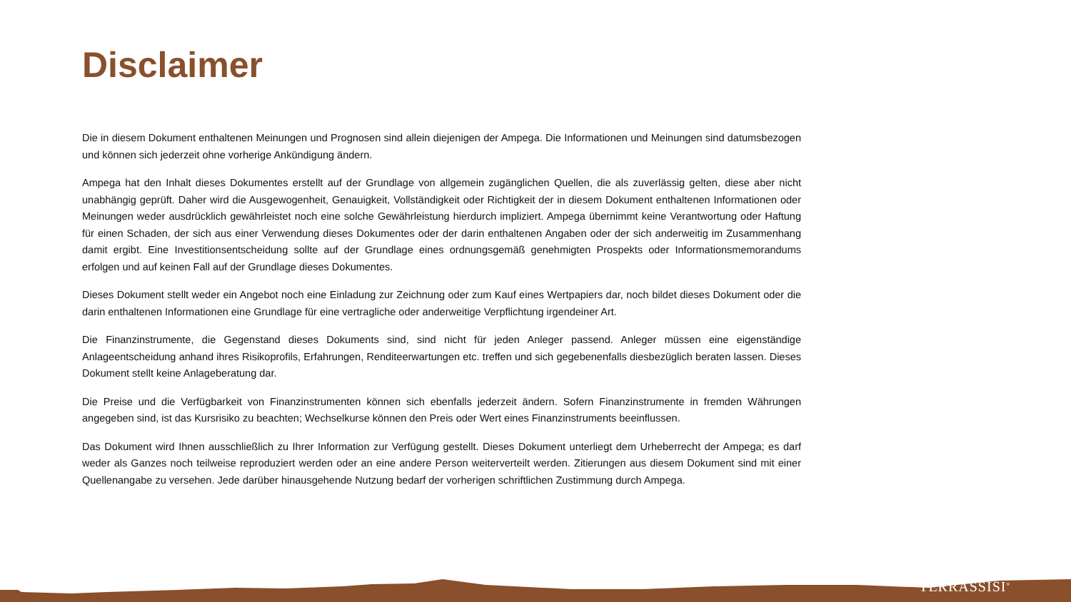Disclaimer
Die in diesem Dokument enthaltenen Meinungen und Prognosen sind allein diejenigen der Ampega. Die Informationen und Meinungen sind datumsbezogen und können sich jederzeit ohne vorherige Ankündigung ändern.
Ampega hat den Inhalt dieses Dokumentes erstellt auf der Grundlage von allgemein zugänglichen Quellen, die als zuverlässig gelten, diese aber nicht unabhängig geprüft. Daher wird die Ausgewogenheit, Genauigkeit, Vollständigkeit oder Richtigkeit der in diesem Dokument enthaltenen Informationen oder Meinungen weder ausdrücklich gewährleistet noch eine solche Gewährleistung hierdurch impliziert. Ampega übernimmt keine Verantwortung oder Haftung für einen Schaden, der sich aus einer Verwendung dieses Dokumentes oder der darin enthaltenen Angaben oder der sich anderweitig im Zusammenhang damit ergibt. Eine Investitionsentscheidung sollte auf der Grundlage eines ordnungsgemäß genehmigten Prospekts oder Informationsmemorandums erfolgen und auf keinen Fall auf der Grundlage dieses Dokumentes.
Dieses Dokument stellt weder ein Angebot noch eine Einladung zur Zeichnung oder zum Kauf eines Wertpapiers dar, noch bildet dieses Dokument oder die darin enthaltenen Informationen eine Grundlage für eine vertragliche oder anderweitige Verpflichtung irgendeiner Art.
Die Finanzinstrumente, die Gegenstand dieses Dokuments sind, sind nicht für jeden Anleger passend. Anleger müssen eine eigenständige Anlageentscheidung anhand ihres Risikoprofils, Erfahrungen, Renditeerwartungen etc. treffen und sich gegebenenfalls diesbezüglich beraten lassen. Dieses Dokument stellt keine Anlageberatung dar.
Die Preise und die Verfügbarkeit von Finanzinstrumenten können sich ebenfalls jederzeit ändern. Sofern Finanzinstrumente in fremden Währungen angegeben sind, ist das Kursrisiko zu beachten; Wechselkurse können den Preis oder Wert eines Finanzinstruments beeinflussen.
Das Dokument wird Ihnen ausschließlich zu Ihrer Information zur Verfügung gestellt. Dieses Dokument unterliegt dem Urheberrecht der Ampega; es darf weder als Ganzes noch teilweise reproduziert werden oder an eine andere Person weiterverteilt werden. Zitierungen aus diesem Dokument sind mit einer Quellenangabe zu versehen. Jede darüber hinausgehende Nutzung bedarf der vorherigen schriftlichen Zustimmung durch Ampega.
TERRASSISI<sup>®</sup>